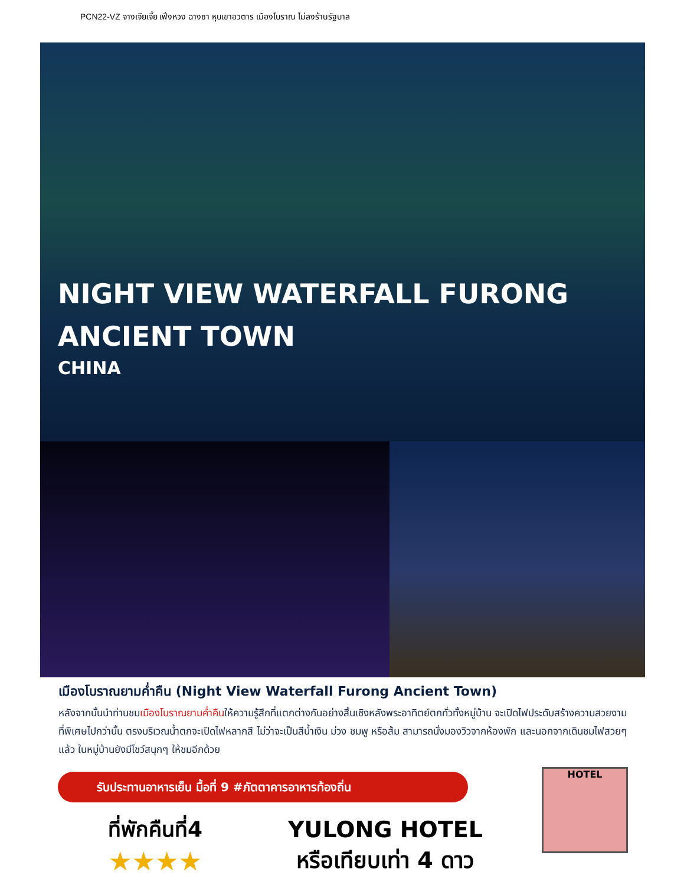PCN22-VZ จางเจียเจี้ย เฟิ่งหวง ฉางซา หุบเขาอวตาร เมืองโบราณ ไม่ลงร้านรัฐบาล
NIGHT VIEW WATERFALL FURONG
ANCIENT TOWN
CHINA
เมืองโบราณยามค่ำคืน (Night View Waterfall Furong Ancient Town)
หลังจากนั้นนำท่านชมเมืองโบราณยามค่ำคืนให้ความรู้สึกที่แตกต่างกันอย่างสิ้นเชิงหลังพระอาทิตย์ตกทั่วทั้งหมู่บ้าน จะเปิดไฟประดับสร้างความสวยงามที่พิเศษไปกว่านั้น ตรงบริเวณน้ำตกจะเปิดไฟหลากสี ไม่ว่าจะเป็นสีน้ำเงิน ม่วง ชมพู หรือส้ม สามารถนั่งมองวิวจากห้องพัก และนอกจากเดินชมไฟสวยๆแล้ว ในหมู่บ้านยังมีโชว์สนุกๆ ให้ชมอีกด้วย
รับประทานอาหารเย็น มื้อที่ 9 #ภัตตาคารอาหารท้องถิ่น
ที่พักคืนที่4
★★★★
YULONG HOTEL
หรือเทียบเท่า 4 ดาว
HOTEL